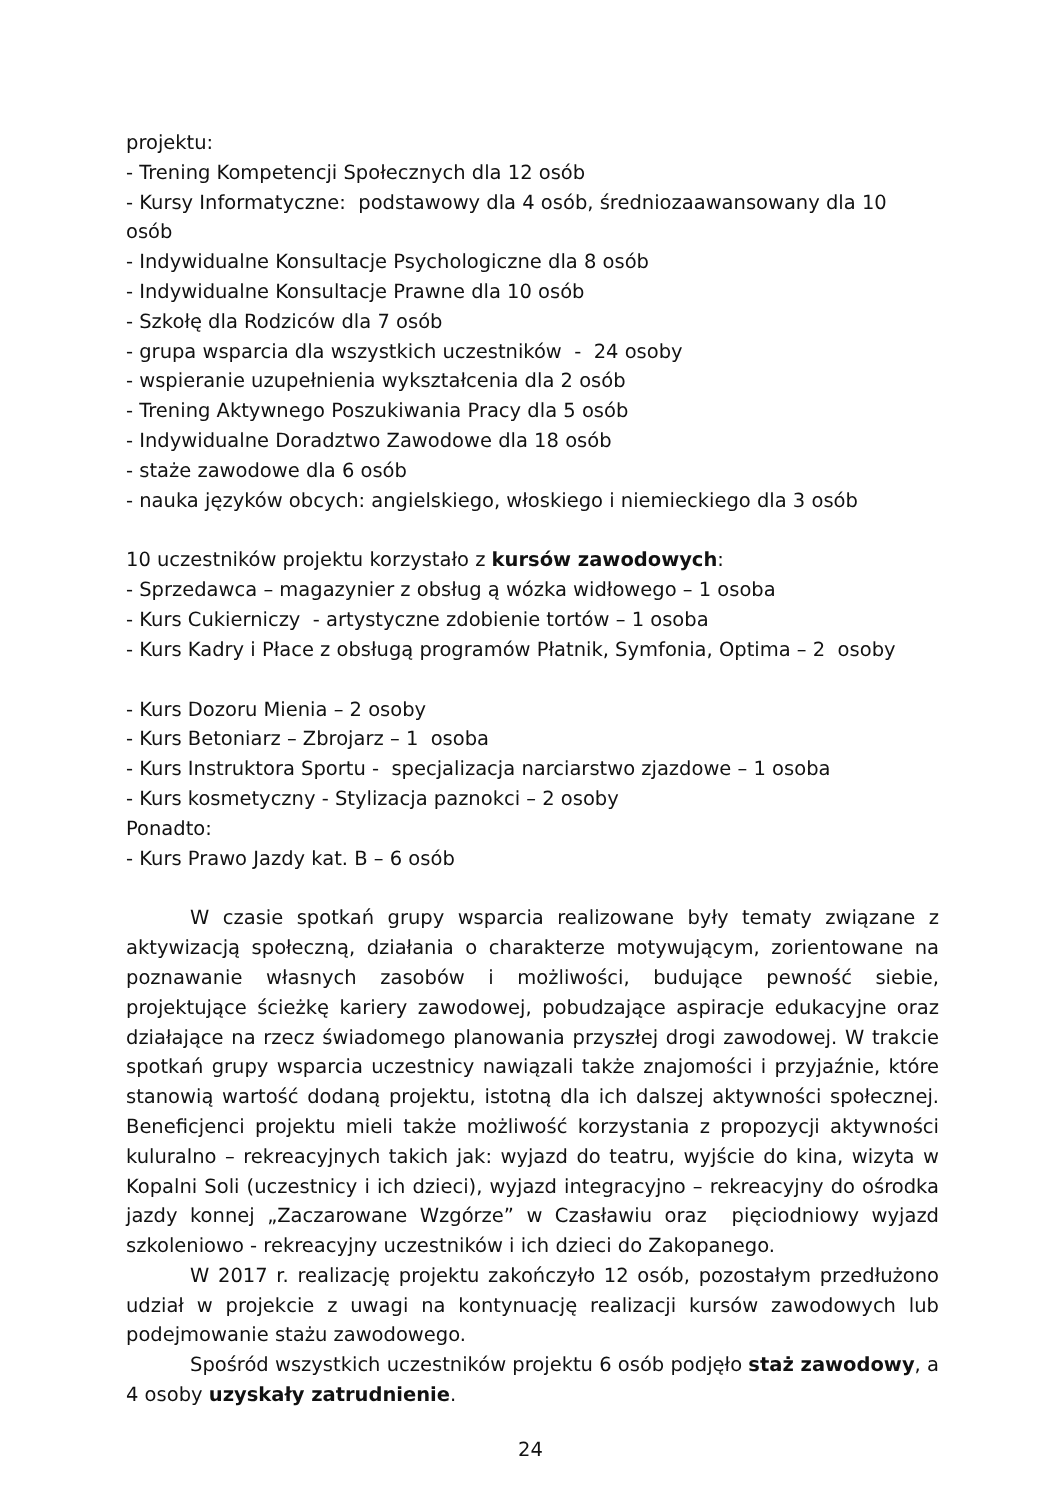projektu:
- Trening Kompetencji Społecznych dla 12 osób
- Kursy Informatyczne: podstawowy dla 4 osób, średniozaawansowany dla 10 osób
- Indywidualne Konsultacje Psychologiczne dla 8 osób
- Indywidualne Konsultacje Prawne dla 10 osób
- Szkołę dla Rodziców dla 7 osób
- grupa wsparcia dla wszystkich uczestników - 24 osoby
- wspieranie uzupełnienia wykształcenia dla 2 osób
- Trening Aktywnego Poszukiwania Pracy dla 5 osób
- Indywidualne Doradztwo Zawodowe dla 18 osób
- staże zawodowe dla 6 osób
- nauka języków obcych: angielskiego, włoskiego i niemieckiego dla 3 osób
10 uczestników projektu korzystało z kursów zawodowych:
- Sprzedawca – magazynier z obsług ą wózka widłowego – 1 osoba
- Kurs Cukierniczy - artystyczne zdobienie tortów – 1 osoba
- Kurs Kadry i Płace z obsługą programów Płatnik, Symfonia, Optima – 2 osoby
- Kurs Dozoru Mienia – 2 osoby
- Kurs Betoniarz – Zbrojarz – 1 osoba
- Kurs Instruktora Sportu - specjalizacja narciarstwo zjazdowe – 1 osoba
- Kurs kosmetyczny - Stylizacja paznokci – 2 osoby
Ponadto:
- Kurs Prawo Jazdy kat. B – 6 osób
W czasie spotkań grupy wsparcia realizowane były tematy związane z aktywizacją społeczną, działania o charakterze motywującym, zorientowane na poznawanie własnych zasobów i możliwości, budujące pewność siebie, projektujące ścieżkę kariery zawodowej, pobudzające aspiracje edukacyjne oraz działające na rzecz świadomego planowania przyszłej drogi zawodowej. W trakcie spotkań grupy wsparcia uczestnicy nawiązali także znajomości i przyjaźnie, które stanowią wartość dodaną projektu, istotną dla ich dalszej aktywności społecznej. Beneficjenci projektu mieli także możliwość korzystania z propozycji aktywności kuluralno – rekreacyjnych takich jak: wyjazd do teatru, wyjście do kina, wizyta w Kopalni Soli (uczestnicy i ich dzieci), wyjazd integracyjno – rekreacyjny do ośrodka jazdy konnej „Zaczarowane Wzgórze” w Czasławiu oraz pięciodniowy wyjazd szkoleniowo - rekreacyjny uczestników i ich dzieci do Zakopanego.
W 2017 r. realizację projektu zakończyło 12 osób, pozostałym przedłużono udział w projekcie z uwagi na kontynuację realizacji kursów zawodowych lub podejmowanie stażu zawodowego.
Spośród wszystkich uczestników projektu 6 osób podjęło staż zawodowy, a 4 osoby uzyskały zatrudnienie.
24